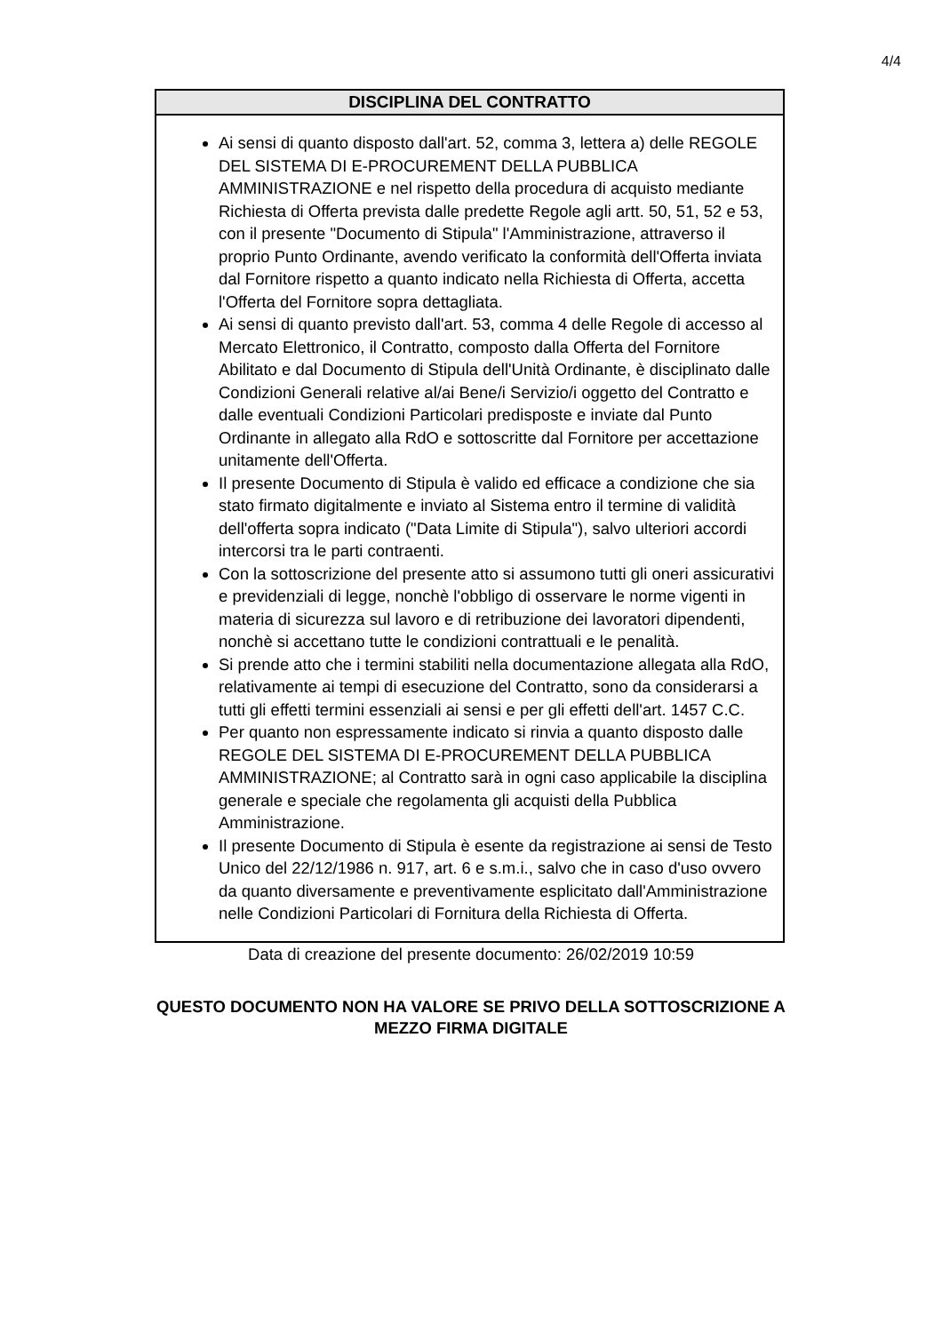4/4
| DISCIPLINA DEL CONTRATTO |
| --- |
| Ai sensi di quanto disposto dall'art. 52, comma 3, lettera a) delle REGOLE DEL SISTEMA DI E-PROCUREMENT DELLA PUBBLICA AMMINISTRAZIONE e nel rispetto della procedura di acquisto mediante Richiesta di Offerta prevista dalle predette Regole agli artt. 50, 51, 52 e 53, con il presente "Documento di Stipula" l'Amministrazione, attraverso il proprio Punto Ordinante, avendo verificato la conformità dell'Offerta inviata dal Fornitore rispetto a quanto indicato nella Richiesta di Offerta, accetta l'Offerta del Fornitore sopra dettagliata. Ai sensi di quanto previsto dall'art. 53, comma 4 delle Regole di accesso al Mercato Elettronico, il Contratto, composto dalla Offerta del Fornitore Abilitato e dal Documento di Stipula dell'Unità Ordinante, è disciplinato dalle Condizioni Generali relative al/ai Bene/i Servizio/i oggetto del Contratto e dalle eventuali Condizioni Particolari predisposte e inviate dal Punto Ordinante in allegato alla RdO e sottoscritte dal Fornitore per accettazione unitamente dell'Offerta. Il presente Documento di Stipula è valido ed efficace a condizione che sia stato firmato digitalmente e inviato al Sistema entro il termine di validità dell'offerta sopra indicato ("Data Limite di Stipula"), salvo ulteriori accordi intercorsi tra le parti contraenti. Con la sottoscrizione del presente atto si assumono tutti gli oneri assicurativi e previdenziali di legge, nonchè l'obbligo di osservare le norme vigenti in materia di sicurezza sul lavoro e di retribuzione dei lavoratori dipendenti, nonchè si accettano tutte le condizioni contrattuali e le penalità. Si prende atto che i termini stabiliti nella documentazione allegata alla RdO, relativamente ai tempi di esecuzione del Contratto, sono da considerarsi a tutti gli effetti termini essenziali ai sensi e per gli effetti dell'art. 1457 C.C. Per quanto non espressamente indicato si rinvia a quanto disposto dalle REGOLE DEL SISTEMA DI E-PROCUREMENT DELLA PUBBLICA AMMINISTRAZIONE; al Contratto sarà in ogni caso applicabile la disciplina generale e speciale che regolamenta gli acquisti della Pubblica Amministrazione. Il presente Documento di Stipula è esente da registrazione ai sensi de Testo Unico del 22/12/1986 n. 917, art. 6 e s.m.i., salvo che in caso d'uso ovvero da quanto diversamente e preventivamente esplicitato dall'Amministrazione nelle Condizioni Particolari di Fornitura della Richiesta di Offerta. |
Data di creazione del presente documento: 26/02/2019 10:59
QUESTO DOCUMENTO NON HA VALORE SE PRIVO DELLA SOTTOSCRIZIONE A
MEZZO FIRMA DIGITALE